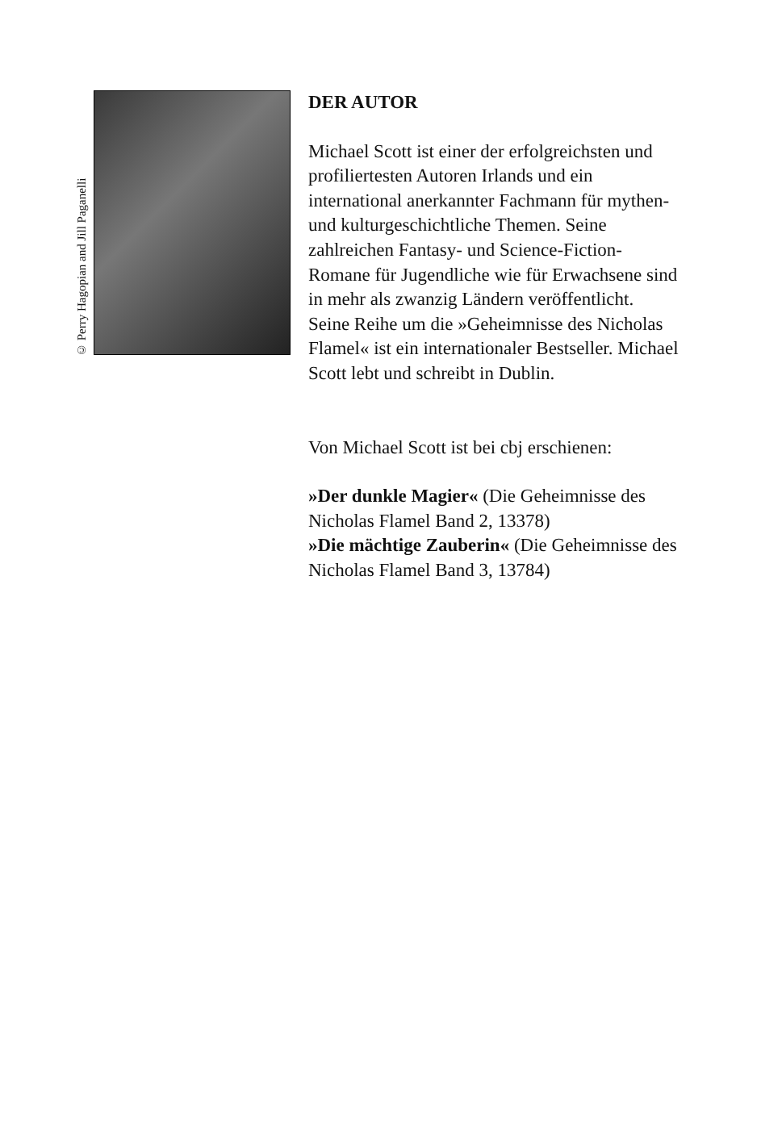© Perry Hagopian and Jill Paganelli
DER AUTOR
Michael Scott ist einer der erfolgreichsten und profiliertesten Autoren Irlands und ein international anerkannter Fachmann für mythen- und kulturgeschichtliche Themen. Seine zahlreichen Fantasy- und Science-Fiction-Romane für Jugendliche wie für Erwachsene sind in mehr als zwanzig Ländern veröffentlicht. Seine Reihe um die »Geheimnisse des Nicholas Flamel« ist ein internationaler Bestseller. Michael Scott lebt und schreibt in Dublin.
Von Michael Scott ist bei cbj erschienen:
»Der dunkle Magier« (Die Geheimnisse des Nicholas Flamel Band 2, 13378)
»Die mächtige Zauberin« (Die Geheimnisse des Nicholas Flamel Band 3, 13784)